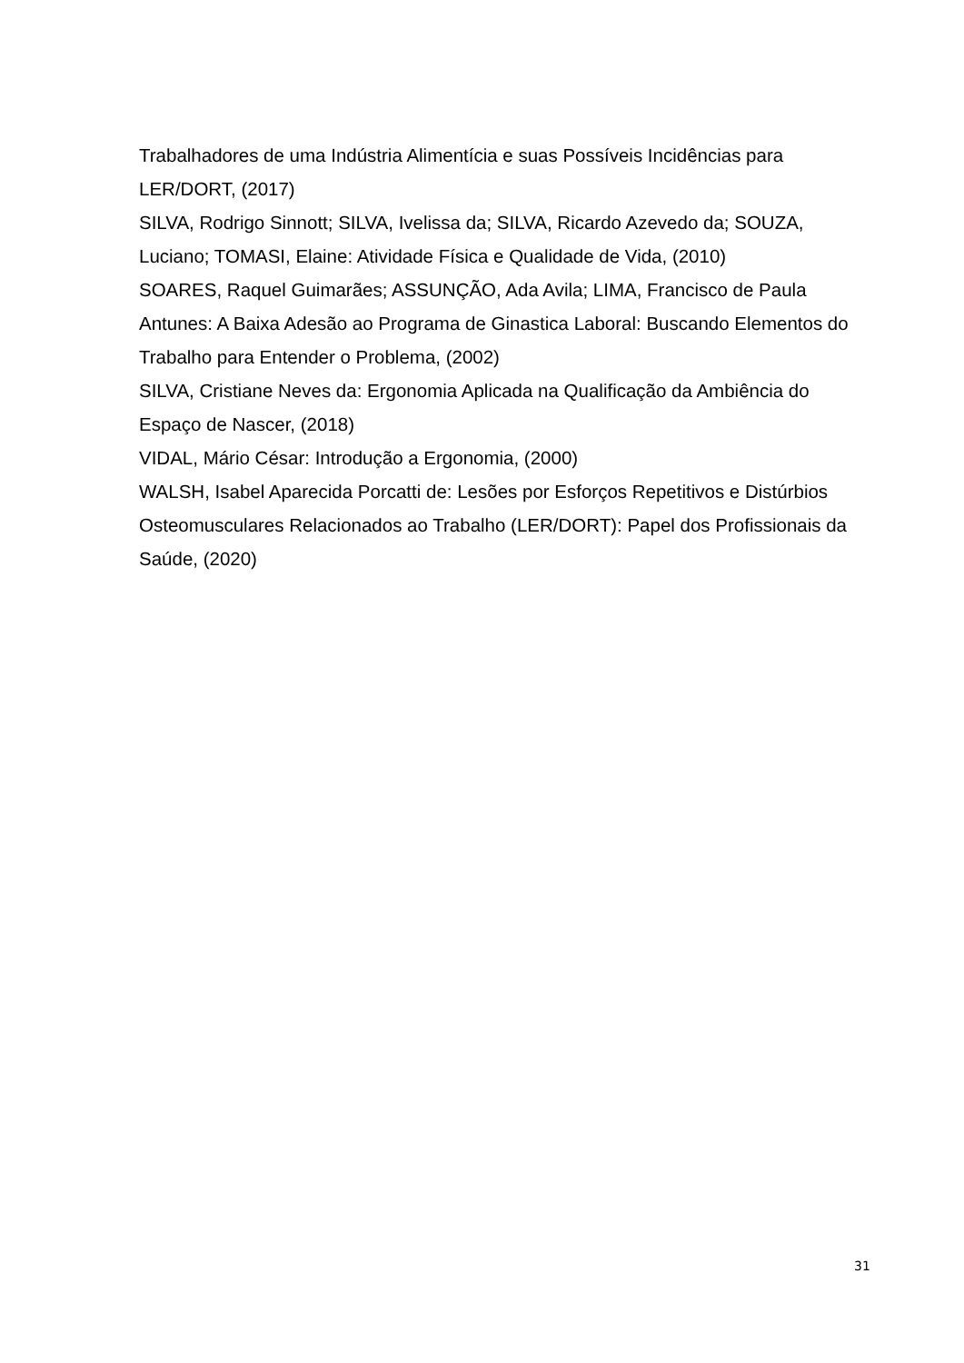Trabalhadores de uma Indústria Alimentícia e suas Possíveis Incidências para LER/DORT, (2017)
SILVA, Rodrigo Sinnott; SILVA, Ivelissa da; SILVA, Ricardo Azevedo da; SOUZA, Luciano; TOMASI, Elaine: Atividade Física e Qualidade de Vida, (2010)
SOARES, Raquel Guimarães; ASSUNÇÃO, Ada Avila; LIMA, Francisco de Paula Antunes: A Baixa Adesão ao Programa de Ginastica Laboral: Buscando Elementos do Trabalho para Entender o Problema, (2002)
SILVA, Cristiane Neves da: Ergonomia Aplicada na Qualificação da Ambiência do Espaço de Nascer, (2018)
VIDAL, Mário César: Introdução a Ergonomia, (2000)
WALSH, Isabel Aparecida Porcatti de: Lesões por Esforços Repetitivos e Distúrbios Osteomusculares Relacionados ao Trabalho (LER/DORT): Papel dos Profissionais da Saúde, (2020)
31